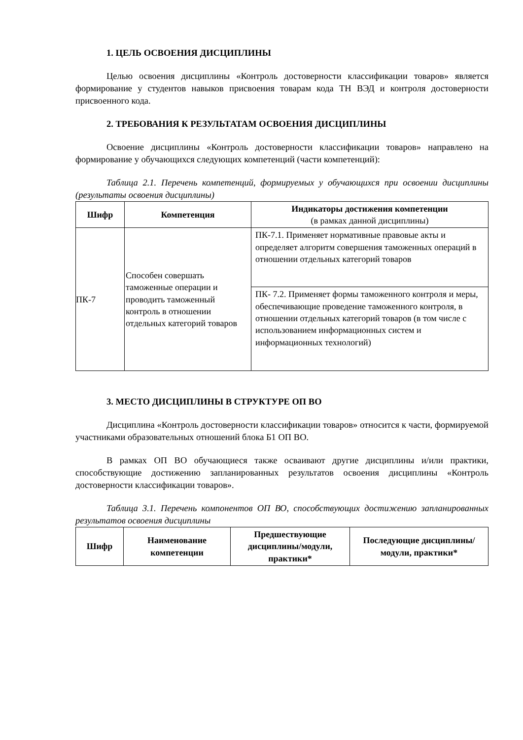1. ЦЕЛЬ ОСВОЕНИЯ ДИСЦИПЛИНЫ
Целью освоения дисциплины «Контроль достоверности классификации товаров» является формирование у студентов навыков присвоения товарам кода ТН ВЭД и контроля достоверности присвоенного кода.
2. ТРЕБОВАНИЯ К РЕЗУЛЬТАТАМ ОСВОЕНИЯ ДИСЦИПЛИНЫ
Освоение дисциплины «Контроль достоверности классификации товаров» направлено на формирование у обучающихся следующих компетенций (части компетенций):
Таблица 2.1. Перечень компетенций, формируемых у обучающихся при освоении дисциплины (результаты освоения дисциплины)
| Шифр | Компетенция | Индикаторы достижения компетенции (в рамках данной дисциплины) |
| --- | --- | --- |
| ПК-7 | Способен совершать таможенные операции и проводить таможенный контроль в отношении отдельных категорий товаров | ПК-7.1. Применяет нормативные правовые акты и определяет алгоритм совершения таможенных операций в отношении отдельных категорий товаров |
| | | ПК- 7.2. Применяет формы таможенного контроля и меры, обеспечивающие проведение таможенного контроля, в отношении отдельных категорий товаров (в том числе с использованием информационных систем и информационных технологий) |
3. МЕСТО ДИСЦИПЛИНЫ В СТРУКТУРЕ ОП ВО
Дисциплина «Контроль достоверности классификации товаров» относится к части, формируемой участниками образовательных отношений блока Б1 ОП ВО.
В рамках ОП ВО обучающиеся также осваивают другие дисциплины и/или практики, способствующие достижению запланированных результатов освоения дисциплины «Контроль достоверности классификации товаров».
Таблица 3.1. Перечень компонентов ОП ВО, способствующих достижению запланированных результатов освоения дисциплины
| Шифр | Наименование компетенции | Предшествующие дисциплины/модули, практики* | Последующие дисциплины/модули, практики* |
| --- | --- | --- | --- |